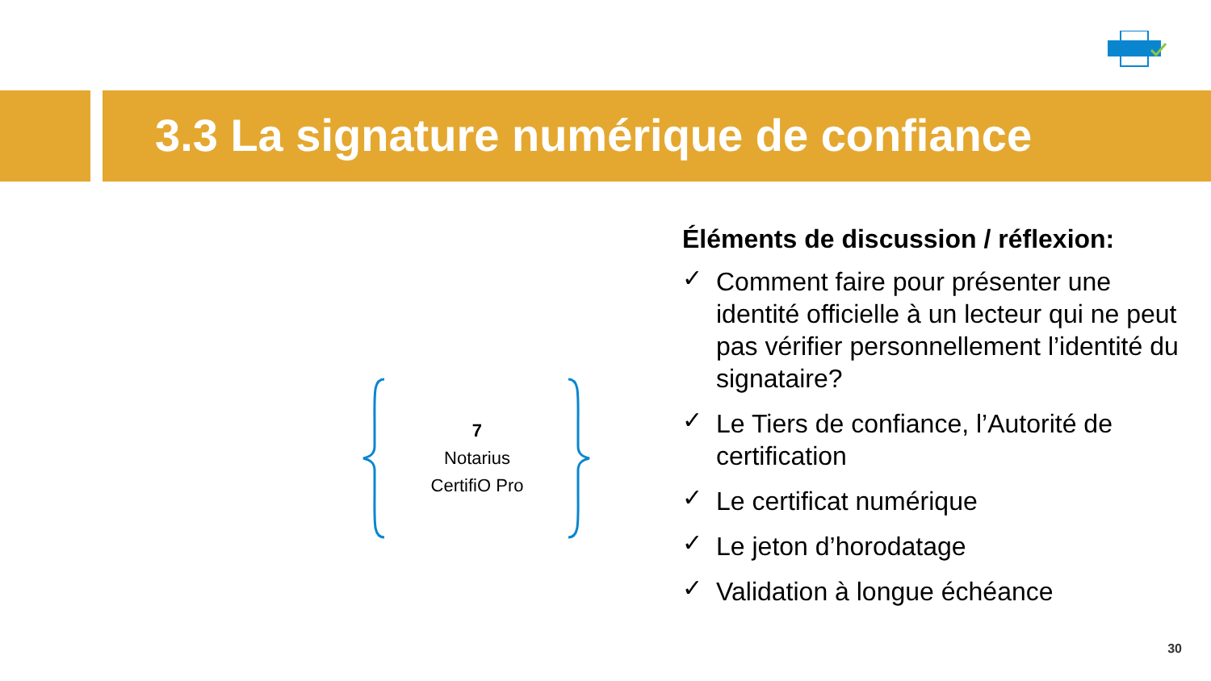3.3 La signature numérique de confiance
7
Notarius
CertifiO Pro
Éléments de discussion / réflexion:
✓ Comment faire pour présenter une identité officielle à un lecteur qui ne peut pas vérifier personnellement l’identité du signataire?
✓ Le Tiers de confiance, l’Autorité de certification
✓ Le certificat numérique
✓ Le jeton d’horodatage
✓ Validation à longue échéance
30